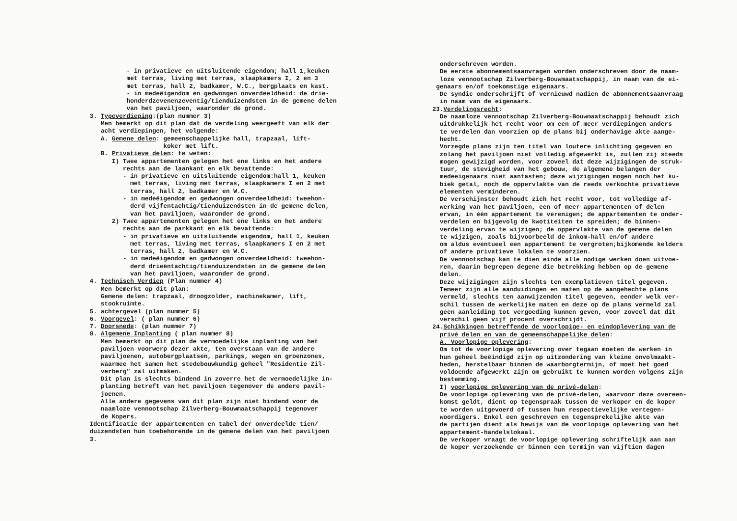- in privatieve en uitsluitende eigendom; hall 1,keuken met terras, living met terras, slaapkamers I, 2 en 3 met terras, hall 2, badkamer, W.C., bergplaats en kast. - in medeëigendom en gedwongen onverdeeldheid: de drie- honderdzevenenzeventig/tienduizendsten in de gemene delen van het paviljoen, waaronder de grond. 3. Typeverdieping:(plan nummer 3) Men bemerkt op dit plan dat de verdeling weergeeft van elk der acht verdiepingen, het volgende: A. Gemene delen: gemeenschappelijke hall, trapzaal, lift- koker met lift. B. Privatieve delen: te weten: I) Twee appartementen gelegen het ene links en het andere rechts aan de laankant en elk bevattende: - in privatieve en uitsluitende eigendom:hall 1, keuken met terras, living met terras, slaapkamers I en 2 met terras, hall 2, badkamer en W.C. - in medeëigendom en gedwongen onverdeeldheid: tweehon- derd vijfentachtig/tienduizendsten in de gemene delen, van het paviljoen, waaronder de grond. 2) Twee appartementen gelegen het ene links en het andere rechts aan de parkkant en elk bevattende: - in privatieve en uitsluitende eigendom, hall 1, keuken met terras, living met terras, slaapkamers I en 2 met terras, hall 2, badkamer en W.C. - in medeëigendom en gedwongen onverdeeldheid: tweehon- derd drieëntachtig/tienduizendsten in de gemene delen van het paviljoen, waaronder de grond. 4. Technisch Verdiep (Plan nummer 4) Men bemerkt op dit plan: Gemene delen: trapzaal, droogzolder, machinekamer, lift, stookruimte. 5. achtergevel (plan nummer 5) 6. Voorgevel: ( plan nummer 6) 7. Doorsnede: (plan nummer 7) 8. Algemene Inplanting ( plan nummer 8) Men bemerkt op dit plan de vermoedelijke inplanting van het paviljoen voorwerp dezer akte, ten overstaan van de andere paviljoenen, autobergplaatsen, parkings, wegen en groenzones, waarmee het samen het stedebouwkundig geheel "Residentie Zil- verberg" zal uitmaken. Dit plan is slechts bindend in zoverre het de vermoedelijke in- planting betreft van het paviljoen tegenover de andere pavil- joenen. Alle andere gegevens van dit plan zijn niet bindend voor de naamloze vennootschap Zilverberg-Bouwmaatschappij tegenover de Kopers. Identificatie der appartementen en tabel der onverdeelde tien/ duizendsten hun toebehorende in de gemene delen van het paviljoen 3.
onderschreven worden. De eerste abonnementsaanvragen worden onderschreven door de naam- loze vennootschap Zilverberg-Bouwmaatschappij, in naam van de ei- genaars en/of toekomstige eigenaars. De syndic onderschrijft of vernieuwd nadien de abonnementsaanvraag in naam van de eigenaars. 23.Verdelingsrecht: De naamloze vennootschap Zilverberg-Bouwmaatschappij behoudt zich uitdrukkelijk het recht voor om een of meer verdiepingen anders te verdelen dan voorzien op de plans bij onderhavige akte aange- hecht. Vorzegde plans zijn ten titel van loutere inlichting gegeven en zolang het paviljoen niet volledig afgewerkt is, zullen zij steeds mogen gewijzigd worden, voor zoveel dat deze wijzigingen de struk- tuur, de stevigheid van het gebouw, de algemene belangen der medeeigenaars niet aantasten; deze wijzigingen mogen noch het ku- biek getal, noch de oppervlakte van de reeds verkochte privatieve elementen verminderen. De verschijnster behoudt zich het recht voor, tot volledige af- werking van het paviljoen, een of meer appartementen of delen ervan, in één appartement te verenigen; de appartementen te onder- verdelen en bijgevolg de kwotiteiten te spreiden; de binnen- verdeling ervan te wijzigen; de oppervlakte van de gemene delen te wijzigen, zoals bijvoorbeeld de inkom-hall en/of andere om aldus eventueel een appartement te vergroten;bijkomende kelders of andere privatieve lokalen te voorzien. De vennootschap kan te dien einde alle nodige werken doen uitvoe- ren, daarin begrepen degene die betrekking hebben op de gemene delen. Deze wijzigingen zijn slechts ten exemplatieven titel gegeven. Temeer zijn alle aanduidingen en maten op de aangehechte plans vermeld, slechts ten aanwijzenden titel gegeven, eender welk ver- schil tussen de werkelijke maten en deze op de plans vermeld zal geen aanleiding tot vergoeding kunnen geven, voor zoveel dat dit verschil geen vijf procent overschrijdt. 24.Schikkingen betreffende de voorlopige- en eindoplevering van de privé delen en van de gemeenschappelijke delen: A. Voorlopige oplevering: Om tot de voorlopige oplevering over tegaan moeten de werken in hun geheel beëindigd zijn op uitzondering van kleine onvolmaakt- heden, herstelbaar binnen de waarborgtermijn, of moet het goed voldoende afgewerkt zijn om gebruikt te kunnen worden volgens zijn bestemming. I) voorlopige oplevering van de privé-delen: De voorlopige oplevering van de privé-delen, waarvoor deze overeen- komst geldt, dient op tegenspraak tussen de verkoper en de koper te worden uitgevoerd of tussen hun respectievelijke vertegen- woordigers. Enkel een geschreven en tegensprekelijke akte van de partijen dient als bewijs van de voorlopige oplevering van het appartement-handelslokaal. De verkoper vraagt de voorlopige oplevering schriftelijk aan aan de koper verzoekende er binnen een termijn van vijftien dagen